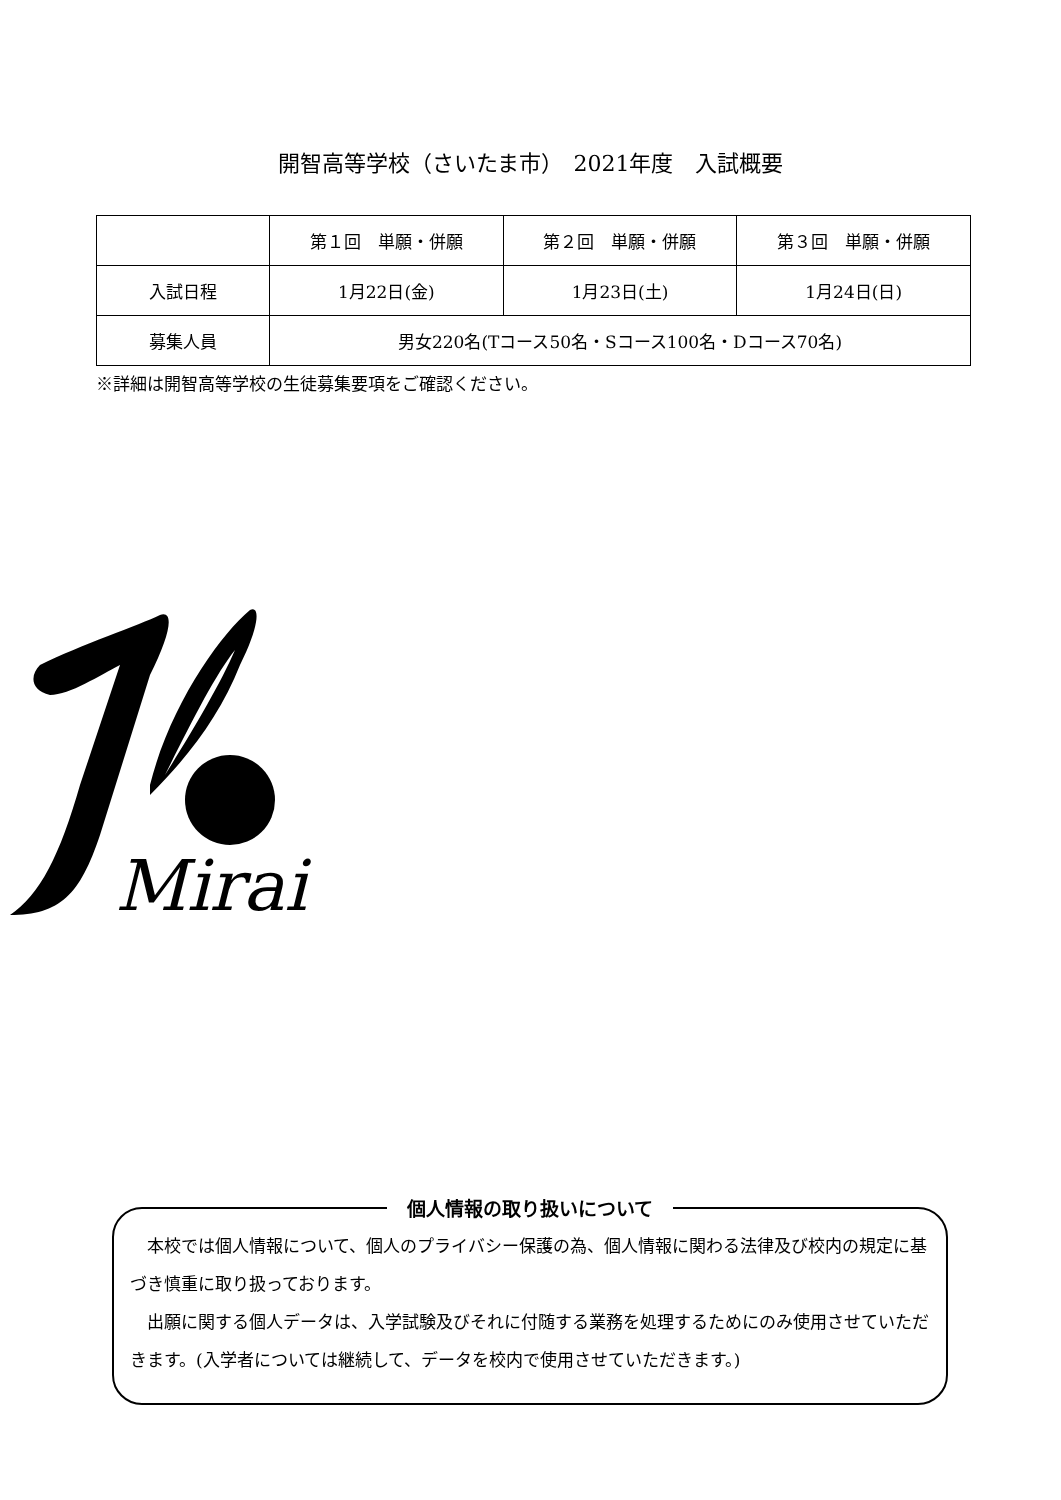開智高等学校（さいたま市）　2021年度　入試概要
| | 第１回 単願・併願 | 第２回 単願・併願 | 第３回 単願・併願 |
| --- | --- | --- | --- |
| 入試日程 | 1月22日(金) | 1月23日(土) | 1月24日(日) |
| 募集人員 | 男女220名(Tコース50名・Sコース100名・Dコース70名) | | |
※詳細は開智高等学校の生徒募集要項をご確認ください。
Mirai
個人情報の取り扱いについて
　本校では個人情報について、個人のプライバシー保護の為、個人情報に関わる法律及び校内の規定に基づき慎重に取り扱っております。
　出願に関する個人データは、入学試験及びそれに付随する業務を処理するためにのみ使用させていただきます。(入学者については継続して、データを校内で使用させていただきます。)